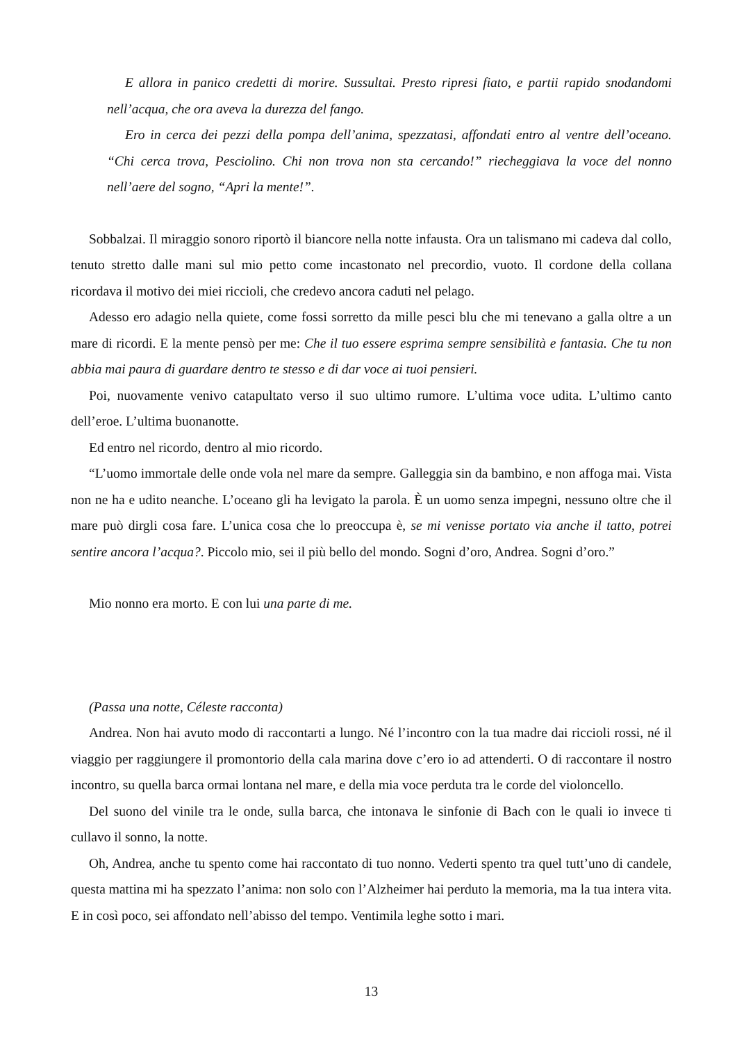E allora in panico credetti di morire. Sussultai. Presto ripresi fiato, e partii rapido snodandomi nell’acqua, che ora aveva la durezza del fango.
Ero in cerca dei pezzi della pompa dell’anima, spezzatasi, affondati entro al ventre dell’oceano. “Chi cerca trova, Pesciolino. Chi non trova non sta cercando!” riecheggiava la voce del nonno nell’aere del sogno, “Apri la mente!”.
Sobbalzai. Il miraggio sonoro riportò il biancore nella notte infausta. Ora un talismano mi cadeva dal collo, tenuto stretto dalle mani sul mio petto come incastonato nel precordio, vuoto. Il cordone della collana ricordava il motivo dei miei riccioli, che credevo ancora caduti nel pelago.
Adesso ero adagio nella quiete, come fossi sorretto da mille pesci blu che mi tenevano a galla oltre a un mare di ricordi. E la mente pensò per me: Che il tuo essere esprima sempre sensibilità e fantasia. Che tu non abbia mai paura di guardare dentro te stesso e di dar voce ai tuoi pensieri.
Poi, nuovamente venivo catapultato verso il suo ultimo rumore. L’ultima voce udita. L’ultimo canto dell’eroe. L’ultima buonanotte.
Ed entro nel ricordo, dentro al mio ricordo.
“L’uomo immortale delle onde vola nel mare da sempre. Galleggia sin da bambino, e non affoga mai. Vista non ne ha e udito neanche. L’oceano gli ha levigato la parola. È un uomo senza impegni, nessuno oltre che il mare può dirgli cosa fare. L’unica cosa che lo preoccupa è, se mi venisse portato via anche il tatto, potrei sentire ancora l’acqua?. Piccolo mio, sei il più bello del mondo. Sogni d’oro, Andrea. Sogni d’oro.”
Mio nonno era morto. E con lui una parte di me.
(Passa una notte, Céleste racconta)
Andrea. Non hai avuto modo di raccontarti a lungo. Né l’incontro con la tua madre dai riccioli rossi, né il viaggio per raggiungere il promontorio della cala marina dove c’ero io ad attenderti. O di raccontare il nostro incontro, su quella barca ormai lontana nel mare, e della mia voce perduta tra le corde del violoncello.
Del suono del vinile tra le onde, sulla barca, che intonava le sinfonie di Bach con le quali io invece ti cullavo il sonno, la notte.
Oh, Andrea, anche tu spento come hai raccontato di tuo nonno. Vederti spento tra quel tutt’uno di candele, questa mattina mi ha spezzato l’anima: non solo con l’Alzheimer hai perduto la memoria, ma la tua intera vita. E in così poco, sei affondato nell’abisso del tempo. Ventimila leghe sotto i mari.
13